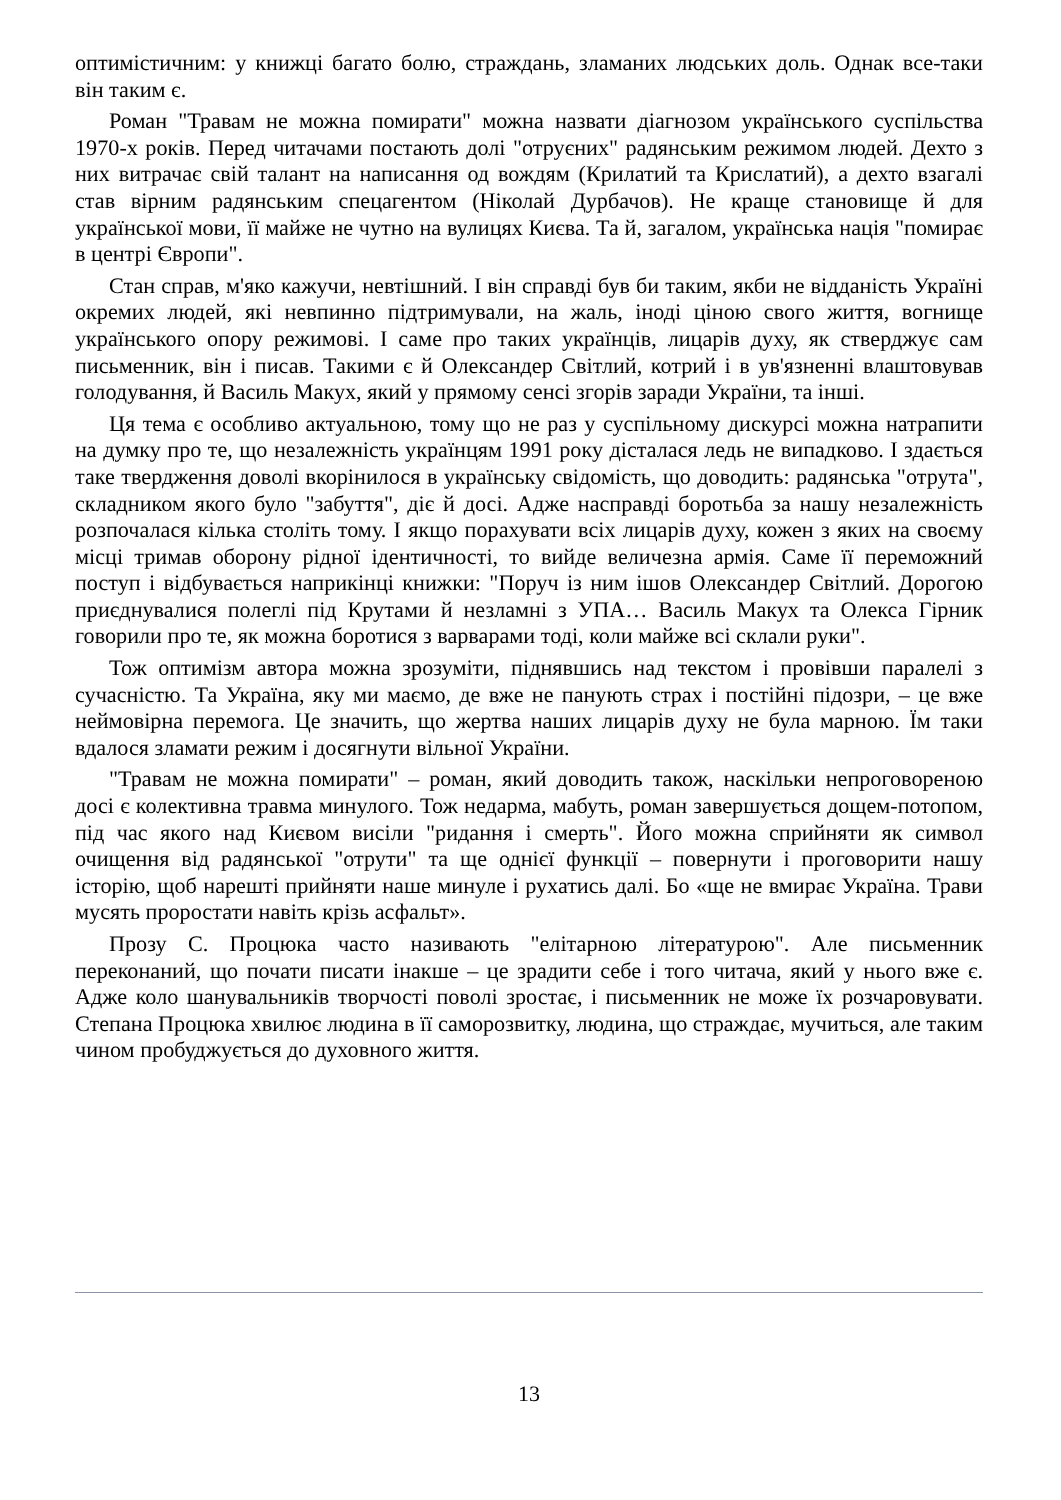оптимістичним: у книжці багато болю, страждань, зламаних людських доль. Однак все-таки він таким є.
Роман "Травам не можна помирати" можна назвати діагнозом українського суспільства 1970-х років. Перед читачами постають долі "отруєних" радянським режимом людей. Дехто з них витрачає свій талант на написання од вождям (Крилатий та Крислатий), а дехто взагалі став вірним радянським спецагентом (Ніколай Дурбачов). Не краще становище й для української мови, її майже не чутно на вулицях Києва. Та й, загалом, українська нація "помирає в центрі Європи".
Стан справ, м'яко кажучи, невтішний. І він справді був би таким, якби не відданість Україні окремих людей, які невпинно підтримували, на жаль, іноді ціною свого життя, вогнище українського опору режимові. І саме про таких українців, лицарів духу, як стверджує сам письменник, він і писав. Такими є й Олександер Світлий, котрий і в ув'язненні влаштовував голодування, й Василь Макух, який у прямому сенсі згорів заради України, та інші.
Ця тема є особливо актуальною, тому що не раз у суспільному дискурсі можна натрапити на думку про те, що незалежність українцям 1991 року дісталася ледь не випадково. І здається таке твердження доволі вкорінилося в українську свідомість, що доводить: радянська "отрута", складником якого було "забуття", діє й досі. Адже насправді боротьба за нашу незалежність розпочалася кілька століть тому. І якщо порахувати всіх лицарів духу, кожен з яких на своєму місці тримав оборону рідної ідентичності, то вийде величезна армія. Саме її переможний поступ і відбувається наприкінці книжки: "Поруч із ним ішов Олександер Світлий. Дорогою приєднувалися полеглі під Крутами й незламні з УПА… Василь Макух та Олекса Гірник говорили про те, як можна боротися з варварами тоді, коли майже всі склали руки".
Тож оптимізм автора можна зрозуміти, піднявшись над текстом і провівши паралелі з сучасністю. Та Україна, яку ми маємо, де вже не панують страх і постійні підозри, – це вже неймовірна перемога. Це значить, що жертва наших лицарів духу не була марною. Їм таки вдалося зламати режим і досягнути вільної України.
"Травам не можна помирати" – роман, який доводить також, наскільки непроговореною досі є колективна травма минулого. Тож недарма, мабуть, роман завершується дощем-потопом, під час якого над Києвом висіли "ридання і смерть". Його можна сприйняти як символ очищення від радянської "отрути" та ще однієї функції – повернути і проговорити нашу історію, щоб нарешті прийняти наше минуле і рухатись далі. Бо «ще не вмирає Україна. Трави мусять проростати навіть крізь асфальт».
Прозу С. Процюка часто називають "елітарною літературою". Але письменник переконаний, що почати писати інакше – це зрадити себе і того читача, який у нього вже є. Адже коло шанувальників творчості поволі зростає, і письменник не може їх розчаровувати. Степана Процюка хвилює людина в її саморозвитку, людина, що страждає, мучиться, але таким чином пробуджується до духовного життя.
13